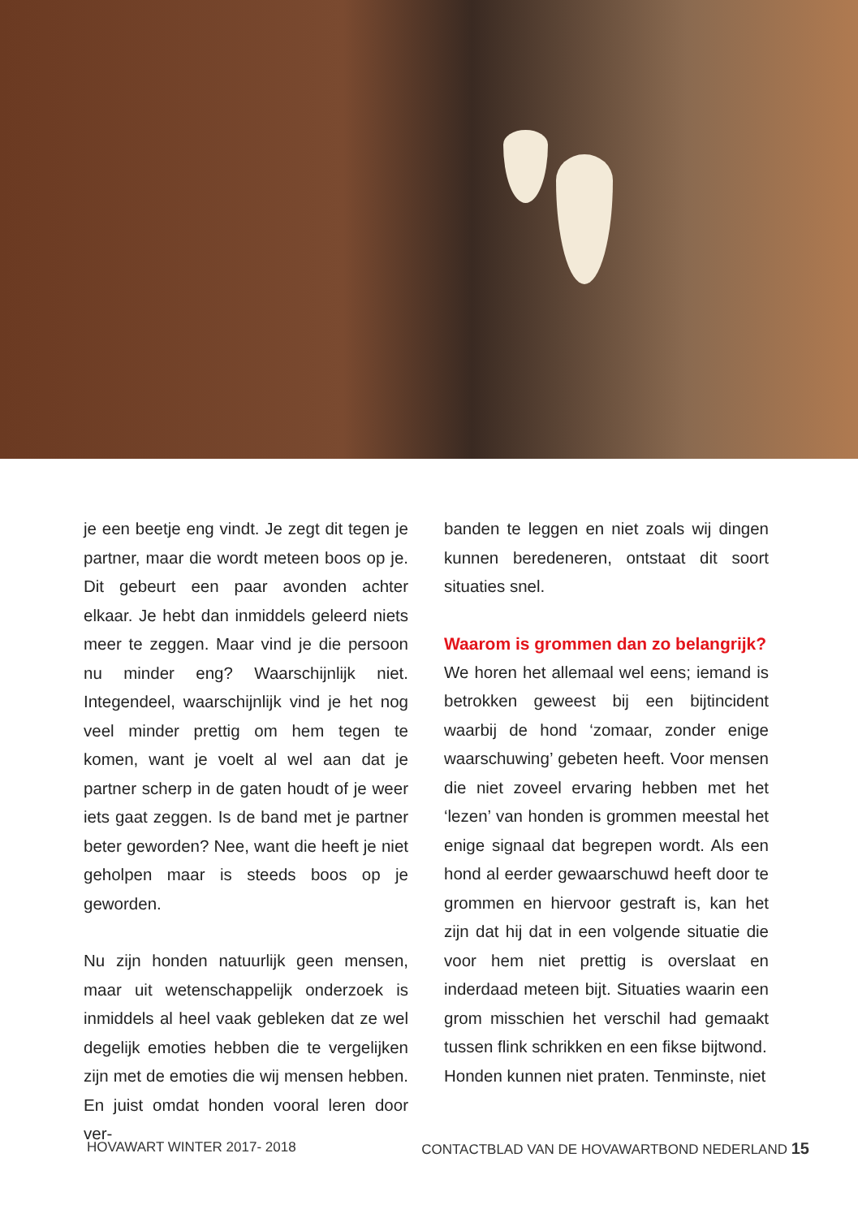je een beetje eng vindt. Je zegt dit tegen je partner, maar die wordt meteen boos op je. Dit gebeurt een paar avonden achter elkaar. Je hebt dan inmiddels geleerd niets meer te zeggen. Maar vind je die persoon nu minder eng? Waarschijnlijk niet. Integendeel, waarschijnlijk vind je het nog veel minder prettig om hem tegen te komen, want je voelt al wel aan dat je partner scherp in de gaten houdt of je weer iets gaat zeggen. Is de band met je partner beter geworden? Nee, want die heeft je niet geholpen maar is steeds boos op je geworden.
Nu zijn honden natuurlijk geen mensen, maar uit wetenschappelijk onderzoek is inmiddels al heel vaak gebleken dat ze wel degelijk emoties hebben die te vergelijken zijn met de emoties die wij mensen hebben. En juist omdat honden vooral leren door ver-
banden te leggen en niet zoals wij dingen kunnen beredeneren, ontstaat dit soort situaties snel.
Waarom is grommen dan zo belangrijk?
We horen het allemaal wel eens; iemand is betrokken geweest bij een bijtincident waarbij de hond ‘zomaar, zonder enige waarschuwing’ gebeten heeft. Voor mensen die niet zoveel ervaring hebben met het ‘lezen’ van honden is grommen meestal het enige signaal dat begrepen wordt. Als een hond al eerder gewaarschuwd heeft door te grommen en hiervoor gestraft is, kan het zijn dat hij dat in een volgende situatie die voor hem niet prettig is overslaat en inderdaad meteen bijt. Situaties waarin een grom misschien het verschil had gemaakt tussen flink schrikken en een fikse bijtwond.
Honden kunnen niet praten. Tenminste, niet
HOVAWART WINTER 2017- 2018 CONTACTBLAD VAN DE HOVAWARTBOND NEDERLAND 15